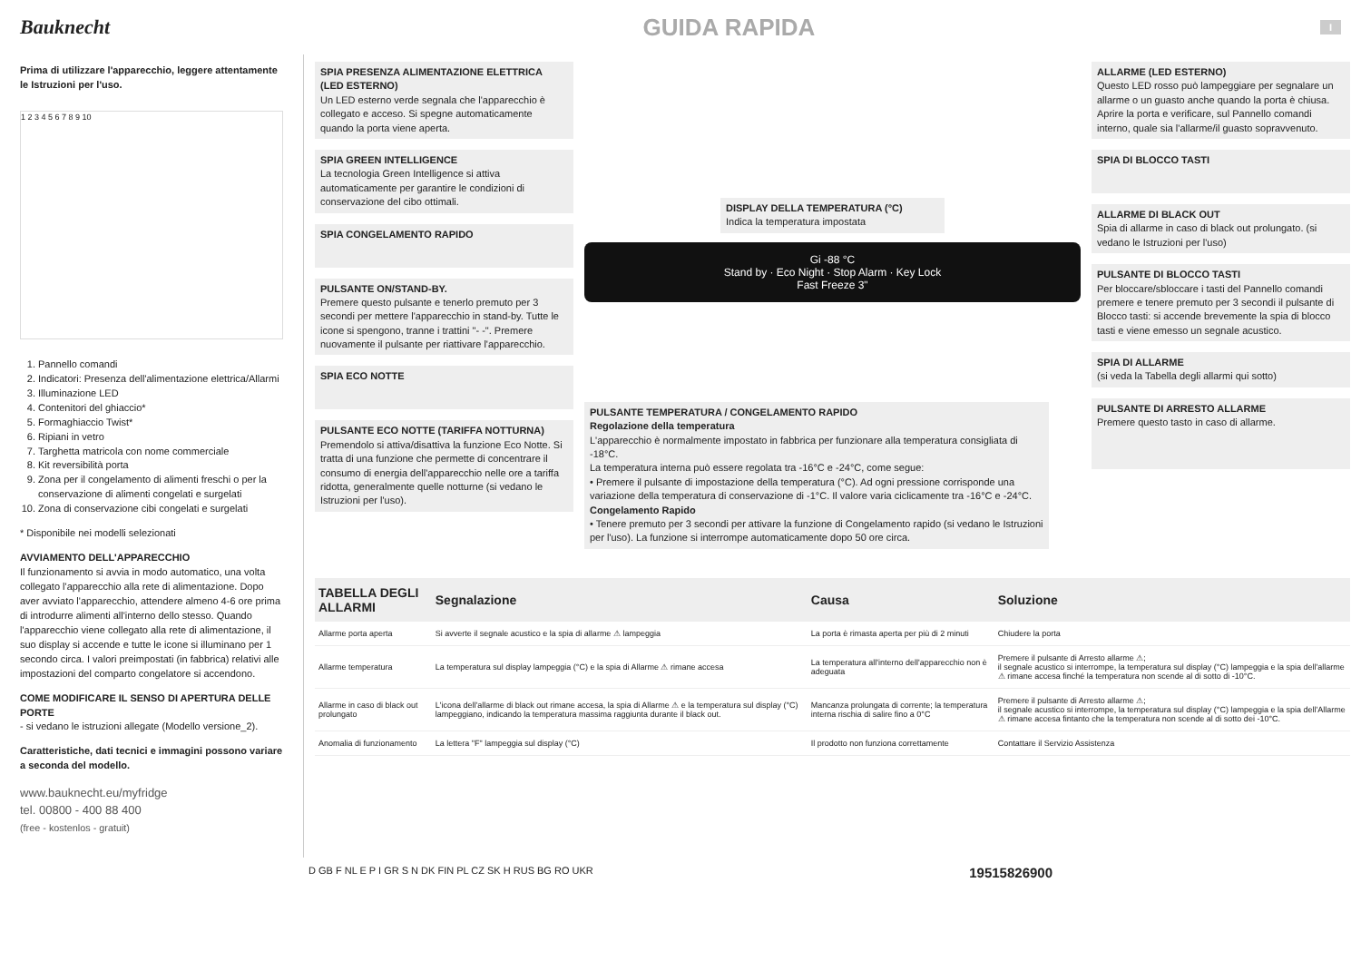Bauknecht
GUIDA RAPIDA
I
Prima di utilizzare l'apparecchio, leggere attentamente le Istruzioni per l'uso.
1 2 3 4 5 6 7 8 9 10
1. Pannello comandi
2. Indicatori: Presenza dell'alimentazione elettrica/Allarmi
3. Illuminazione LED
4. Contenitori del ghiaccio*
5. Formaghiaccio Twist*
6. Ripiani in vetro
7. Targhetta matricola con nome commerciale
8. Kit reversibilità porta
9. Zona per il congelamento di alimenti freschi o per la conservazione di alimenti congelati e surgelati
10. Zona di conservazione cibi congelati e surgelati
* Disponibile nei modelli selezionati
AVVIAMENTO DELL'APPARECCHIO
Il funzionamento si avvia in modo automatico, una volta collegato l'apparecchio alla rete di alimentazione. Dopo aver avviato l'apparecchio, attendere almeno 4-6 ore prima di introdurre alimenti all'interno dello stesso. Quando l'apparecchio viene collegato alla rete di alimentazione, il suo display si accende e tutte le icone si illuminano per 1 secondo circa. I valori preimpostati (in fabbrica) relativi alle impostazioni del comparto congelatore si accendono.
COME MODIFICARE IL SENSO DI APERTURA DELLE PORTE
- si vedano le istruzioni allegate (Modello versione_2).
Caratteristiche, dati tecnici e immagini possono variare a seconda del modello.
www.bauknecht.eu/myfridge
tel. 00800 - 400 88 400
(free - kostenlos - gratuit)
SPIA PRESENZA ALIMENTAZIONE ELETTRICA (LED ESTERNO)
Un LED esterno verde segnala che l'apparecchio è collegato e acceso. Si spegne automaticamente quando la porta viene aperta.
SPIA GREEN INTELLIGENCE
La tecnologia Green Intelligence si attiva automaticamente per garantire le condizioni di conservazione del cibo ottimali.
SPIA CONGELAMENTO RAPIDO
PULSANTE ON/STAND-BY.
Premere questo pulsante e tenerlo premuto per 3 secondi per mettere l'apparecchio in stand-by. Tutte le icone si spengono, tranne i trattini "- -". Premere nuovamente il pulsante per riattivare l'apparecchio.
SPIA ECO NOTTE
PULSANTE ECO NOTTE (TARIFFA NOTTURNA)
Premendolo si attiva/disattiva la funzione Eco Notte. Si tratta di una funzione che permette di concentrare il consumo di energia dell'apparecchio nelle ore a tariffa ridotta, generalmente quelle notturne (si vedano le Istruzioni per l'uso).
DISPLAY DELLA TEMPERATURA (°C)
Indica la temperatura impostata
Gi -88 °C
Stand by · Eco Night · Stop Alarm · Key Lock
Fast Freeze 3"
PULSANTE TEMPERATURA / CONGELAMENTO RAPIDO
Regolazione della temperatura
L'apparecchio è normalmente impostato in fabbrica per funzionare alla temperatura consigliata di -18°C.
La temperatura interna può essere regolata tra -16°C e -24°C, come segue:
• Premere il pulsante di impostazione della temperatura (°C). Ad ogni pressione corrisponde una variazione della temperatura di conservazione di -1°C. Il valore varia ciclicamente tra -16°C e -24°C.
Congelamento Rapido
• Tenere premuto per 3 secondi per attivare la funzione di Congelamento rapido (si vedano le Istruzioni per l'uso). La funzione si interrompe automaticamente dopo 50 ore circa.
ALLARME (LED ESTERNO)
Questo LED rosso può lampeggiare per segnalare un allarme o un guasto anche quando la porta è chiusa. Aprire la porta e verificare, sul Pannello comandi interno, quale sia l'allarme/il guasto sopravvenuto.
SPIA DI BLOCCO TASTI
ALLARME DI BLACK OUT
Spia di allarme in caso di black out prolungato. (si vedano le Istruzioni per l'uso)
PULSANTE DI BLOCCO TASTI
Per bloccare/sbloccare i tasti del Pannello comandi premere e tenere premuto per 3 secondi il pulsante di Blocco tasti: si accende brevemente la spia di blocco tasti e viene emesso un segnale acustico.
SPIA DI ALLARME
(si veda la Tabella degli allarmi qui sotto)
PULSANTE DI ARRESTO ALLARME
Premere questo tasto in caso di allarme.
| TABELLA DEGLI ALLARMI | Segnalazione | Causa | Soluzione |
| --- | --- | --- | --- |
| Allarme porta aperta | Si avverte il segnale acustico e la spia di allarme ⚠ lampeggia | La porta è rimasta aperta per più di 2 minuti | Chiudere la porta |
| Allarme temperatura | La temperatura sul display lampeggia (°C) e la spia di Allarme ⚠ rimane accesa | La temperatura all'interno dell'apparecchio non è adeguata | Premere il pulsante di Arresto allarme ⚠; il segnale acustico si interrompe, la temperatura sul display (°C) lampeggia e la spia dell'allarme ⚠ rimane accesa finché la temperatura non scende al di sotto di -10°C. |
| Allarme in caso di black out prolungato | L'icona dell'allarme di black out rimane accesa, la spia di Allarme ⚠ e la temperatura sul display (°C) lampeggiano, indicando la temperatura massima raggiunta durante il black out. | Mancanza prolungata di corrente; la temperatura interna rischia di salire fino a 0°C | Premere il pulsante di Arresto allarme ⚠; il segnale acustico si interrompe, la temperatura sul display (°C) lampeggia e la spia dell'Allarme ⚠ rimane accesa fintanto che la temperatura non scende al di sotto dei -10°C. |
| Anomalia di funzionamento | La lettera "F" lampeggia sul display (°C) | Il prodotto non funziona correttamente | Contattare il Servizio Assistenza |
D GB F NL E P I GR S N DK FIN PL CZ SK H RUS BG RO UKR 19515826900